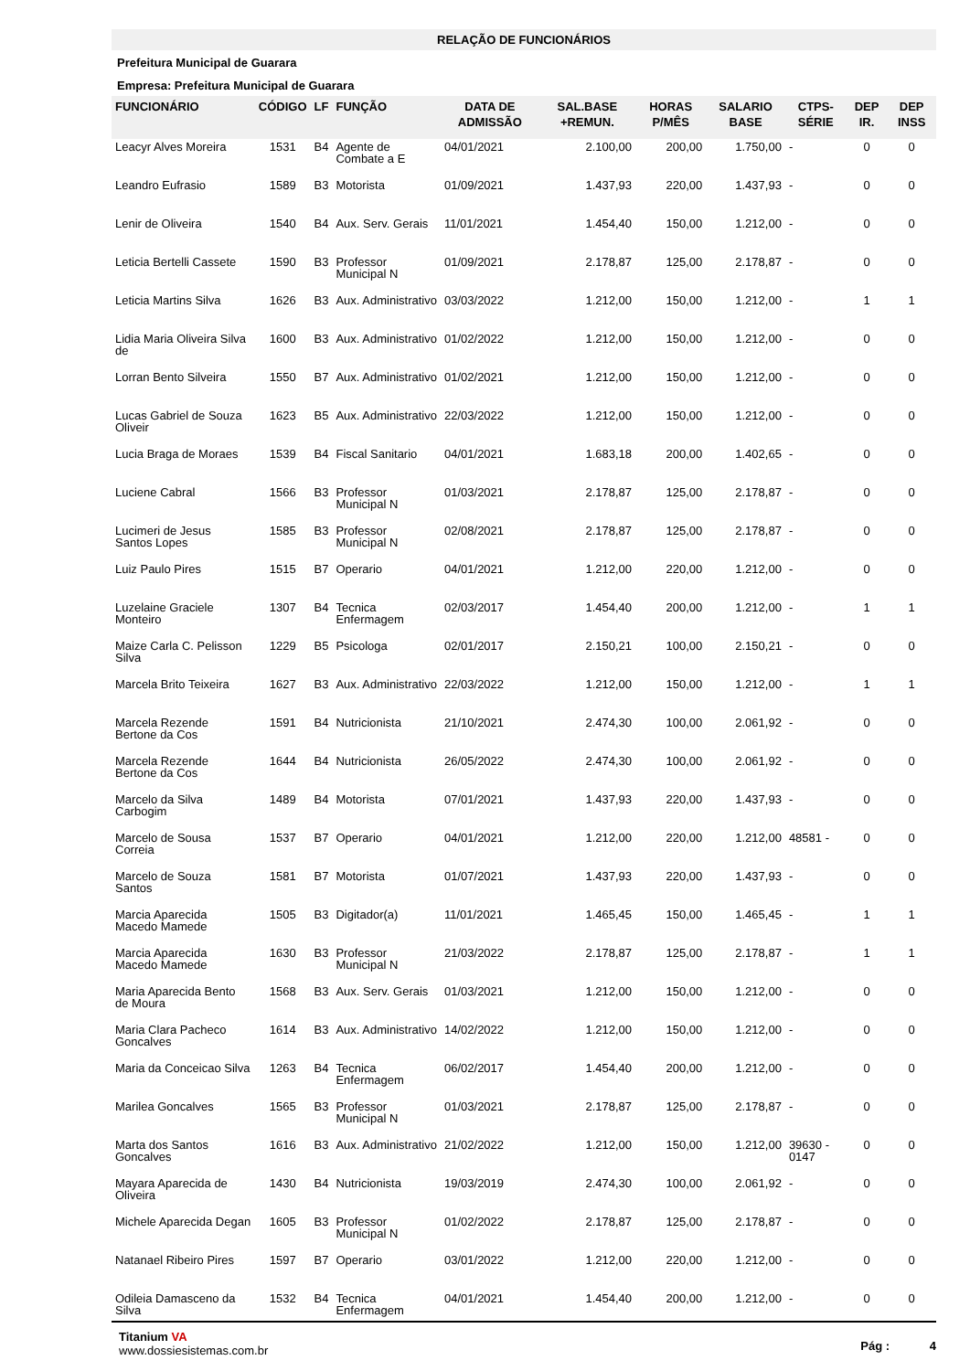RELAÇÃO DE FUNCIONÁRIOS
Prefeitura Municipal de Guarara
Empresa: Prefeitura Municipal de Guarara
| FUNCIONÁRIO | CÓDIGO | LF | FUNÇÃO | DATA DE ADMISSÃO | SAL.BASE +REMUN. | HORAS P/MÊS | SALARIO BASE | CTPS-SÉRIE | DEP IR. | DEP INSS |
| --- | --- | --- | --- | --- | --- | --- | --- | --- | --- | --- |
| Leacyr Alves Moreira | 1531 | B4 | Agente de Combate a E | 04/01/2021 | 2.100,00 | 200,00 | 1.750,00 | - | 0 | 0 |
| Leandro Eufrasio | 1589 | B3 | Motorista | 01/09/2021 | 1.437,93 | 220,00 | 1.437,93 | - | 0 | 0 |
| Lenir de Oliveira | 1540 | B4 | Aux. Serv. Gerais | 11/01/2021 | 1.454,40 | 150,00 | 1.212,00 | - | 0 | 0 |
| Leticia Bertelli Cassete | 1590 | B3 | Professor Municipal N | 01/09/2021 | 2.178,87 | 125,00 | 2.178,87 | - | 0 | 0 |
| Leticia Martins Silva | 1626 | B3 | Aux. Administrativo | 03/03/2022 | 1.212,00 | 150,00 | 1.212,00 | - | 1 | 1 |
| Lidia Maria Oliveira Silva de | 1600 | B3 | Aux. Administrativo | 01/02/2022 | 1.212,00 | 150,00 | 1.212,00 | - | 0 | 0 |
| Lorran Bento Silveira | 1550 | B7 | Aux. Administrativo | 01/02/2021 | 1.212,00 | 150,00 | 1.212,00 | - | 0 | 0 |
| Lucas Gabriel de Souza Oliveir | 1623 | B5 | Aux. Administrativo | 22/03/2022 | 1.212,00 | 150,00 | 1.212,00 | - | 0 | 0 |
| Lucia Braga de Moraes | 1539 | B4 | Fiscal Sanitario | 04/01/2021 | 1.683,18 | 200,00 | 1.402,65 | - | 0 | 0 |
| Luciene Cabral | 1566 | B3 | Professor Municipal N | 01/03/2021 | 2.178,87 | 125,00 | 2.178,87 | - | 0 | 0 |
| Lucimeri de Jesus Santos Lopes | 1585 | B3 | Professor Municipal N | 02/08/2021 | 2.178,87 | 125,00 | 2.178,87 | - | 0 | 0 |
| Luiz Paulo Pires | 1515 | B7 | Operario | 04/01/2021 | 1.212,00 | 220,00 | 1.212,00 | - | 0 | 0 |
| Luzelaine Graciele Monteiro | 1307 | B4 | Tecnica Enfermagem | 02/03/2017 | 1.454,40 | 200,00 | 1.212,00 | - | 1 | 1 |
| Maize Carla C. Pelisson Silva | 1229 | B5 | Psicologa | 02/01/2017 | 2.150,21 | 100,00 | 2.150,21 | - | 0 | 0 |
| Marcela Brito Teixeira | 1627 | B3 | Aux. Administrativo | 22/03/2022 | 1.212,00 | 150,00 | 1.212,00 | - | 1 | 1 |
| Marcela Rezende Bertone da Cos | 1591 | B4 | Nutricionista | 21/10/2021 | 2.474,30 | 100,00 | 2.061,92 | - | 0 | 0 |
| Marcela Rezende Bertone da Cos | 1644 | B4 | Nutricionista | 26/05/2022 | 2.474,30 | 100,00 | 2.061,92 | - | 0 | 0 |
| Marcelo da Silva Carbogim | 1489 | B4 | Motorista | 07/01/2021 | 1.437,93 | 220,00 | 1.437,93 | - | 0 | 0 |
| Marcelo de Sousa Correia | 1537 | B7 | Operario | 04/01/2021 | 1.212,00 | 220,00 | 1.212,00 | 48581 - | 0 | 0 |
| Marcelo de Souza Santos | 1581 | B7 | Motorista | 01/07/2021 | 1.437,93 | 220,00 | 1.437,93 | - | 0 | 0 |
| Marcia Aparecida Macedo Mamede | 1505 | B3 | Digitador(a) | 11/01/2021 | 1.465,45 | 150,00 | 1.465,45 | - | 1 | 1 |
| Marcia Aparecida Macedo Mamede | 1630 | B3 | Professor Municipal N | 21/03/2022 | 2.178,87 | 125,00 | 2.178,87 | - | 1 | 1 |
| Maria Aparecida Bento de Moura | 1568 | B3 | Aux. Serv. Gerais | 01/03/2021 | 1.212,00 | 150,00 | 1.212,00 | - | 0 | 0 |
| Maria Clara Pacheco Goncalves | 1614 | B3 | Aux. Administrativo | 14/02/2022 | 1.212,00 | 150,00 | 1.212,00 | - | 0 | 0 |
| Maria da Conceicao Silva | 1263 | B4 | Tecnica Enfermagem | 06/02/2017 | 1.454,40 | 200,00 | 1.212,00 | - | 0 | 0 |
| Marilea Goncalves | 1565 | B3 | Professor Municipal N | 01/03/2021 | 2.178,87 | 125,00 | 2.178,87 | - | 0 | 0 |
| Marta dos Santos Goncalves | 1616 | B3 | Aux. Administrativo | 21/02/2022 | 1.212,00 | 150,00 | 1.212,00 | 39630 - 0147 | 0 | 0 |
| Mayara Aparecida de Oliveira | 1430 | B4 | Nutricionista | 19/03/2019 | 2.474,30 | 100,00 | 2.061,92 | - | 0 | 0 |
| Michele Aparecida Degan | 1605 | B3 | Professor Municipal N | 01/02/2022 | 2.178,87 | 125,00 | 2.178,87 | - | 0 | 0 |
| Natanael Ribeiro Pires | 1597 | B7 | Operario | 03/01/2022 | 1.212,00 | 220,00 | 1.212,00 | - | 0 | 0 |
| Odileia Damasceno da Silva | 1532 | B4 | Tecnica Enfermagem | 04/01/2021 | 1.454,40 | 200,00 | 1.212,00 | - | 0 | 0 |
Titanium VA
www.dossiesistemas.com.br
Pág : 4